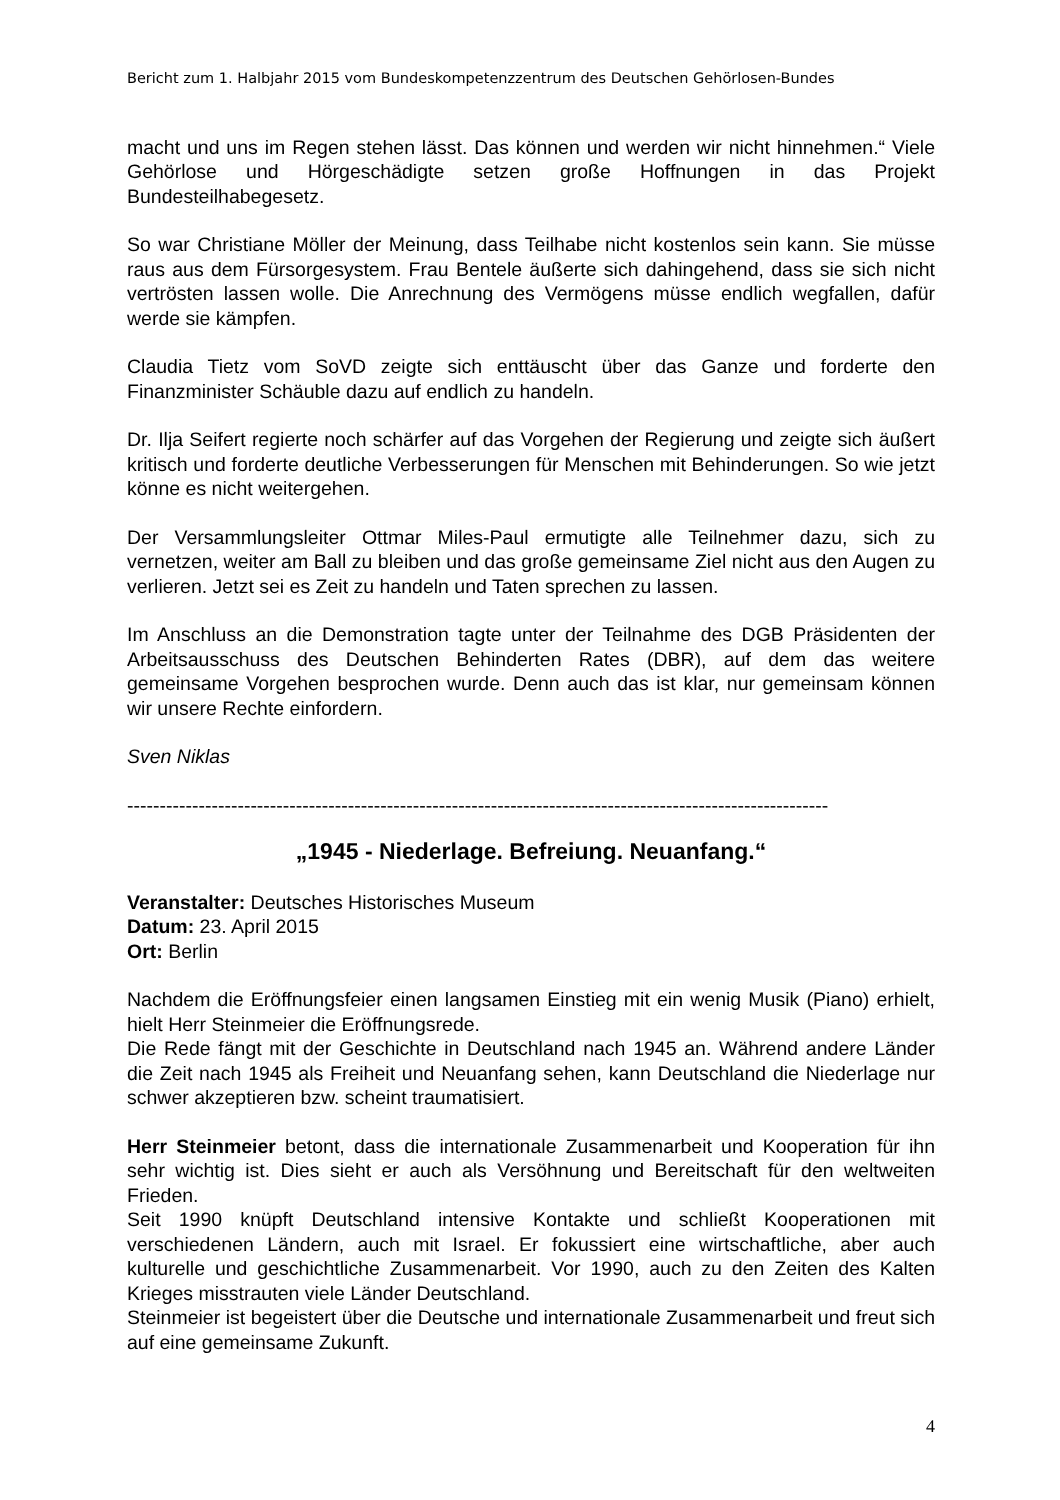Bericht zum 1. Halbjahr 2015 vom Bundeskompetenzzentrum des Deutschen Gehörlosen-Bundes
macht und uns im Regen stehen lässt. Das können und werden wir nicht hinnehmen.“ Viele Gehörlose und Hörgeschädigte setzen große Hoffnungen in das Projekt Bundesteilhabegesetz.
So war Christiane Möller der Meinung, dass Teilhabe nicht kostenlos sein kann. Sie müsse raus aus dem Fürsorgesystem. Frau Bentele äußerte sich dahingehend, dass sie sich nicht vertrösten lassen wolle. Die Anrechnung des Vermögens müsse endlich wegfallen, dafür werde sie kämpfen.
Claudia Tietz vom SoVD zeigte sich enttäuscht über das Ganze und forderte den Finanzminister Schäuble dazu auf endlich zu handeln.
Dr. Ilja Seifert regierte noch schärfer auf das Vorgehen der Regierung und zeigte sich äußert kritisch und forderte deutliche Verbesserungen für Menschen mit Behinderungen. So wie jetzt könne es nicht weitergehen.
Der Versammlungsleiter Ottmar Miles-Paul ermutigte alle Teilnehmer dazu, sich zu vernetzen, weiter am Ball zu bleiben und das große gemeinsame Ziel nicht aus den Augen zu verlieren. Jetzt sei es Zeit zu handeln und Taten sprechen zu lassen.
Im Anschluss an die Demonstration tagte unter der Teilnahme des DGB Präsidenten der Arbeitsausschuss des Deutschen Behinderten Rates (DBR), auf dem das weitere gemeinsame Vorgehen besprochen wurde. Denn auch das ist klar, nur gemeinsam können wir unsere Rechte einfordern.
Sven Niklas
------------------------------------------------------------------------------------------------------------
„1945 - Niederlage. Befreiung. Neuanfang.“
Veranstalter: Deutsches Historisches Museum
Datum: 23. April 2015
Ort: Berlin
Nachdem die Eröffnungsfeier einen langsamen Einstieg mit ein wenig Musik (Piano) erhielt, hielt Herr Steinmeier die Eröffnungsrede.
Die Rede fängt mit der Geschichte in Deutschland nach 1945 an. Während andere Länder die Zeit nach 1945 als Freiheit und Neuanfang sehen, kann Deutschland die Niederlage nur schwer akzeptieren bzw. scheint traumatisiert.
Herr Steinmeier betont, dass die internationale Zusammenarbeit und Kooperation für ihn sehr wichtig ist. Dies sieht er auch als Versöhnung und Bereitschaft für den weltweiten Frieden.
Seit 1990 knüpft Deutschland intensive Kontakte und schließt Kooperationen mit verschiedenen Ländern, auch mit Israel. Er fokussiert eine wirtschaftliche, aber auch kulturelle und geschichtliche Zusammenarbeit. Vor 1990, auch zu den Zeiten des Kalten Krieges misstrauten viele Länder Deutschland.
Steinmeier ist begeistert über die Deutsche und internationale Zusammenarbeit und freut sich auf eine gemeinsame Zukunft.
4